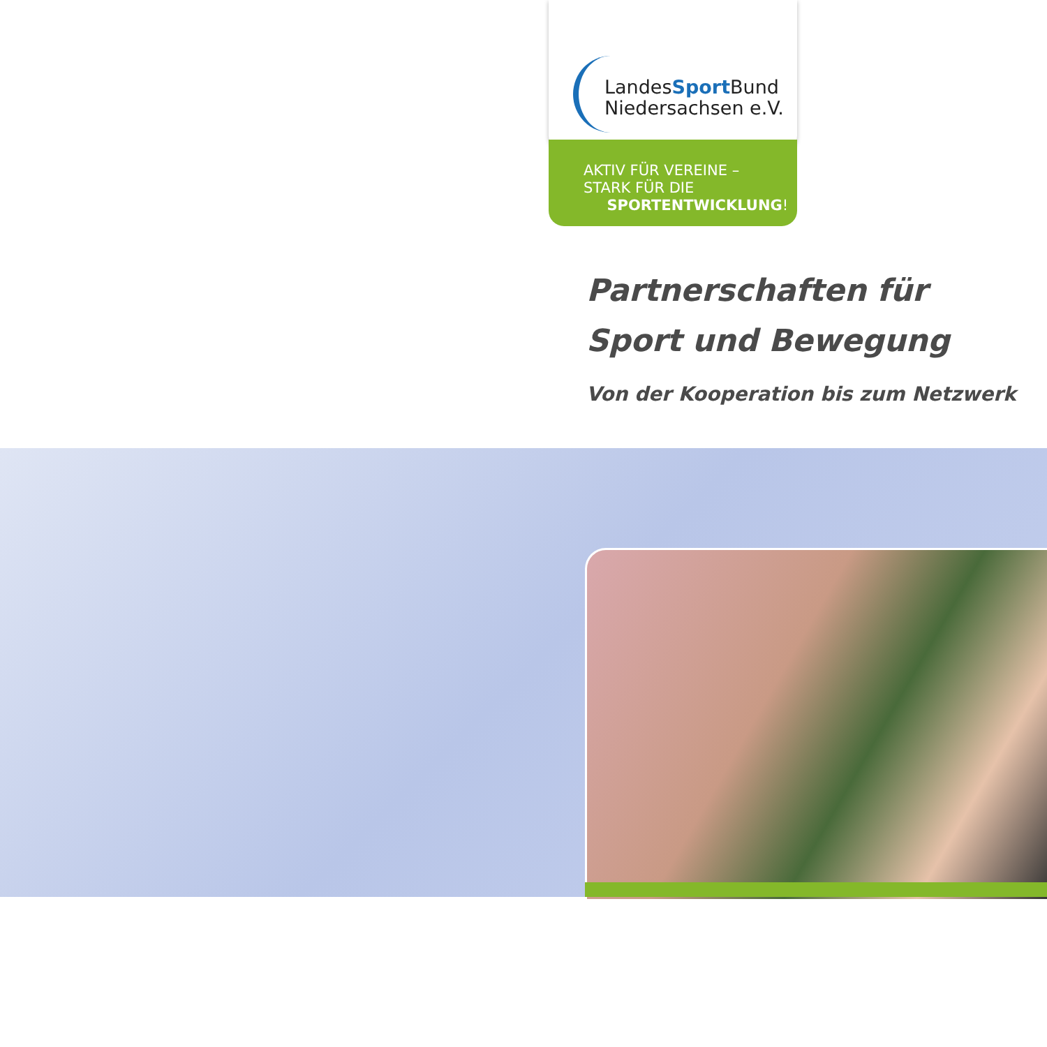LandesSport Bund
Niedersachsen e.V.
AKTIV FÜR VEREINE –
STARK FÜR DIE
SPORTENTWICKLUNG!
Partnerschaften für
Sport und Bewegung
Von der Kooperation bis zum Netzwerk